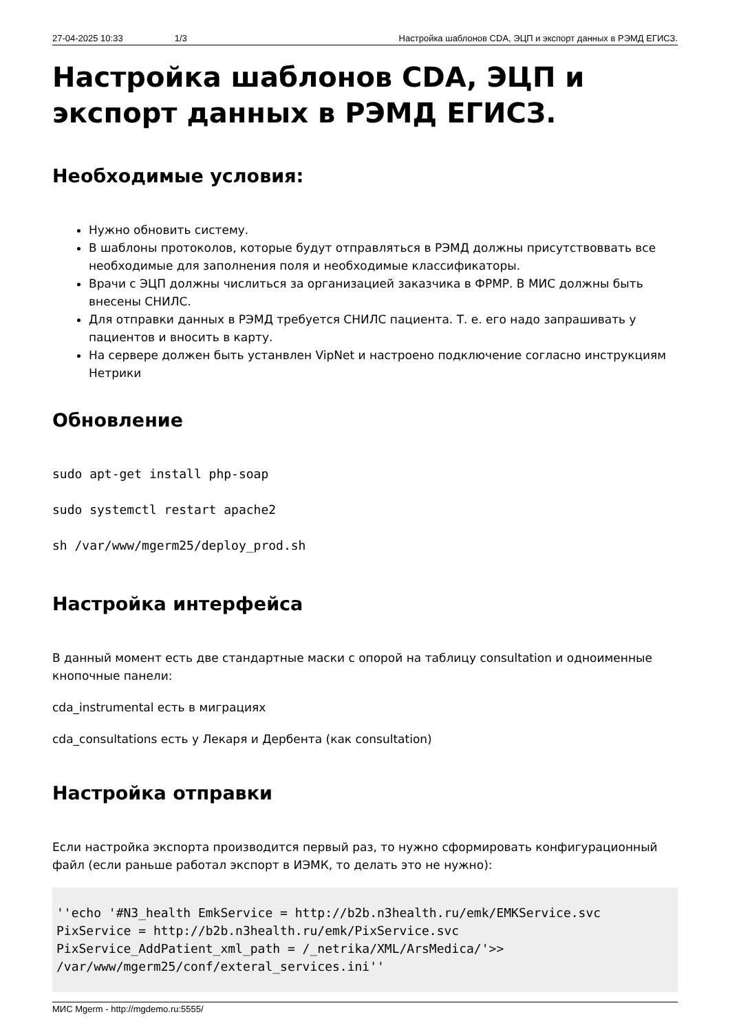27-04-2025 10:33 1/3 Настройка шаблонов CDA, ЭЦП и экспорт данных в РЭМД ЕГИСЗ.
Настройка шаблонов CDA, ЭЦП и экспорт данных в РЭМД ЕГИСЗ.
Необходимые условия:
Нужно обновить систему.
В шаблоны протоколов, которые будут отправляться в РЭМД должны присутствоввать все необходимые для заполнения поля и необходимые классификаторы.
Врачи с ЭЦП должны числиться за организацией заказчика в ФРМР. В МИС должны быть внесены СНИЛС.
Для отправки данных в РЭМД требуется СНИЛС пациента. Т. е. его надо запрашивать у пациентов и вносить в карту.
На сервере должен быть устанвлен VipNet и настроено подключение согласно инструкциям Нетрики
Обновление
sudo apt-get install php-soap
sudo systemctl restart apache2
sh /var/www/mgerm25/deploy_prod.sh
Настройка интерфейса
В данный момент есть две стандартные маски с опорой на таблицу consultation и одноименные кнопочные панели:
cda_instrumental есть в миграциях
cda_consultations есть у Лекаря и Дербента (как consultation)
Настройка отправки
Если настройка экспорта производится первый раз, то нужно сформировать конфигурационный файл (если раньше работал экспорт в ИЭМК, то делать это не нужно):
''echo '#N3_health EmkService = http://b2b.n3health.ru/emk/EMKService.svc
PixService = http://b2b.n3health.ru/emk/PixService.svc
PixService_AddPatient_xml_path = /_netrika/XML/ArsMedica/'>>
/var/www/mgerm25/conf/exteral_services.ini''
МИС Mgerm - http://mgdemo.ru:5555/